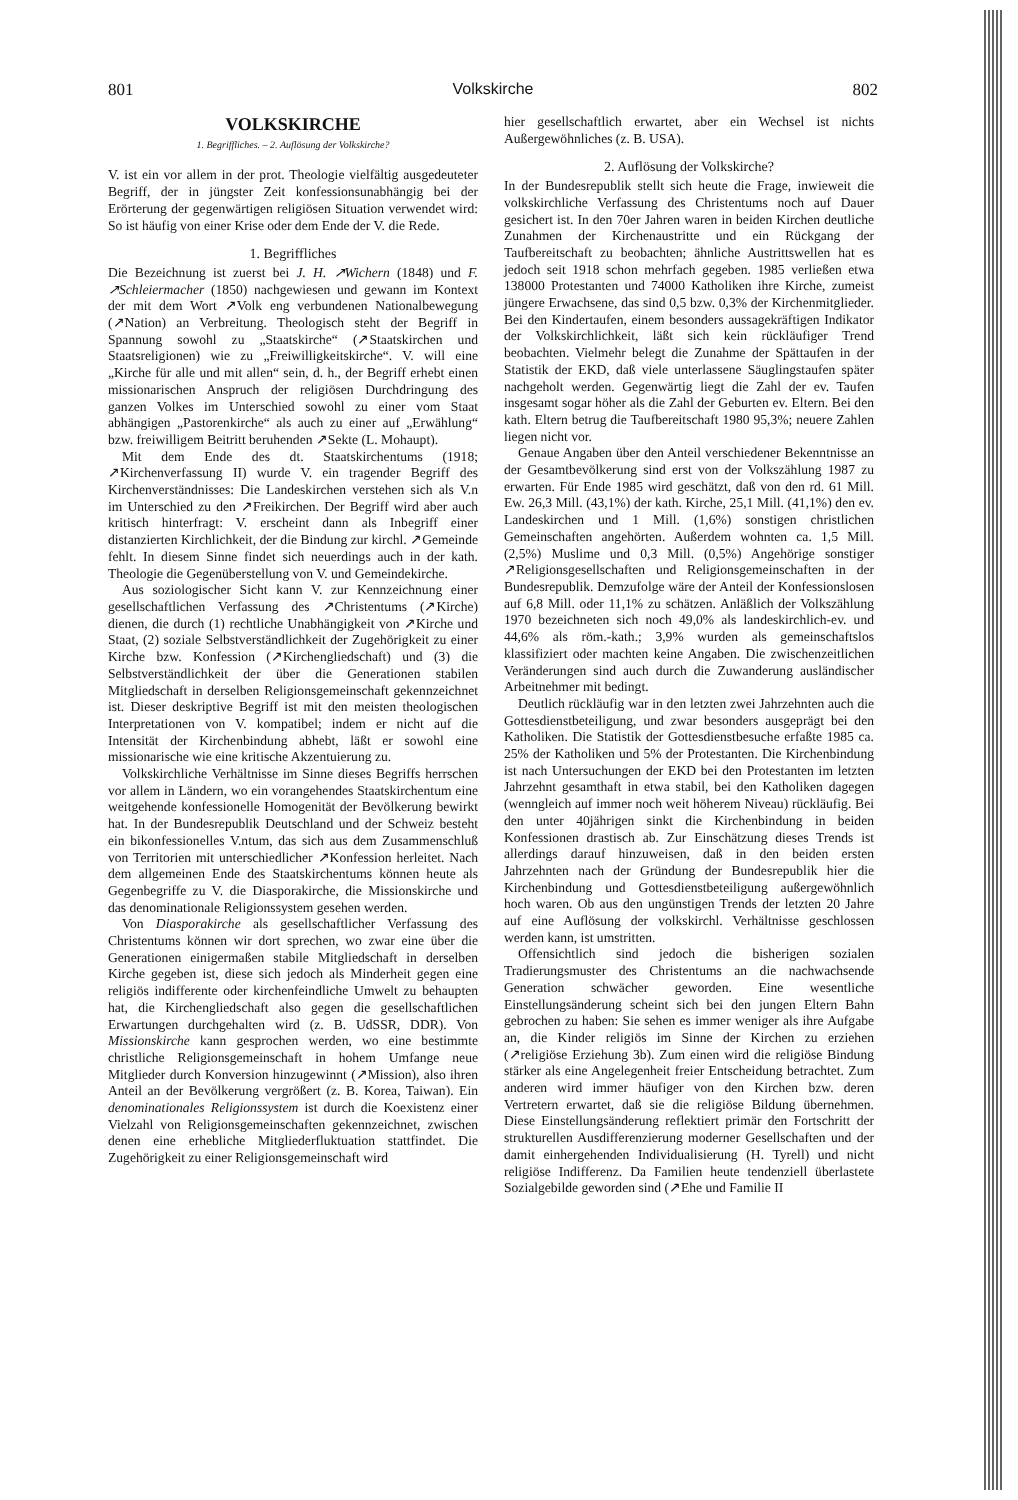801 Volkskirche 802
VOLKSKIRCHE
1. Begriffliches. – 2. Auflösung der Volkskirche?
V. ist ein vor allem in der prot. Theologie vielfältig ausgedeuteter Begriff, der in jüngster Zeit konfessionsunabhängig bei der Erörterung der gegenwärtigen religiösen Situation verwendet wird: So ist häufig von einer Krise oder dem Ende der V. die Rede.
1. Begriffliches
Die Bezeichnung ist zuerst bei J. H. ↗Wichern (1848) und F. ↗Schleiermacher (1850) nachgewiesen und gewann im Kontext der mit dem Wort ↗Volk eng verbundenen Nationalbewegung (↗Nation) an Verbreitung. Theologisch steht der Begriff in Spannung sowohl zu „Staatskirche“ (↗Staatskirchen und Staatsreligionen) wie zu „Freiwilligkeitskirche“. V. will eine „Kirche für alle und mit allen“ sein, d. h., der Begriff erhebt einen missionarischen Anspruch der religiösen Durchdringung des ganzen Volkes im Unterschied sowohl zu einer vom Staat abhängigen „Pastorenkirche“ als auch zu einer auf „Erwählung“ bzw. freiwilligem Beitritt beruhenden ↗Sekte (L. Mohaupt).
Mit dem Ende des dt. Staatskirchentums (1918; ↗Kirchenverfassung II) wurde V. ein tragender Begriff des Kirchenverständnisses: Die Landeskirchen verstehen sich als V.n im Unterschied zu den ↗Freikirchen. Der Begriff wird aber auch kritisch hinterfragt: V. erscheint dann als Inbegriff einer distanzierten Kirchlichkeit, der die Bindung zur kirchl. ↗Gemeinde fehlt. In diesem Sinne findet sich neuerdings auch in der kath. Theologie die Gegenüberstellung von V. und Gemeindekirche.
Aus soziologischer Sicht kann V. zur Kennzeichnung einer gesellschaftlichen Verfassung des ↗Christentums (↗Kirche) dienen, die durch (1) rechtliche Unabhängigkeit von ↗Kirche und Staat, (2) soziale Selbstverständlichkeit der Zugehörigkeit zu einer Kirche bzw. Konfession (↗Kirchengliedschaft) und (3) die Selbstverständlichkeit der über die Generationen stabilen Mitgliedschaft in derselben Religionsgemeinschaft gekennzeichnet ist. Dieser deskriptive Begriff ist mit den meisten theologischen Interpretationen von V. kompatibel; indem er nicht auf die Intensität der Kirchenbindung abhebt, läßt er sowohl eine missionarische wie eine kritische Akzentuierung zu.
Volkskirchliche Verhältnisse im Sinne dieses Begriffs herrschen vor allem in Ländern, wo ein vorangehendes Staatskirchentum eine weitgehende konfessionelle Homogenität der Bevölkerung bewirkt hat. In der Bundesrepublik Deutschland und der Schweiz besteht ein bikonfessionelles V.ntum, das sich aus dem Zusammenschluß von Territorien mit unterschiedlicher ↗Konfession herleitet. Nach dem allgemeinen Ende des Staatskirchentums können heute als Gegenbegriffe zu V. die Diasporakirche, die Missionskirche und das denominationale Religionssystem gesehen werden.
Von Diasporakirche als gesellschaftlicher Verfassung des Christentums können wir dort sprechen, wo zwar eine über die Generationen einigermaßen stabile Mitgliedschaft in derselben Kirche gegeben ist, diese sich jedoch als Minderheit gegen eine religiös indifferente oder kirchenfeindliche Umwelt zu behaupten hat, die Kirchengliedschaft also gegen die gesellschaftlichen Erwartungen durchgehalten wird (z. B. UdSSR, DDR). Von Missionskirche kann gesprochen werden, wo eine bestimmte christliche Religionsgemeinschaft in hohem Umfange neue Mitglieder durch Konversion hinzugewinnt (↗Mission), also ihren Anteil an der Bevölkerung vergrößert (z. B. Korea, Taiwan). Ein denominationales Religionssystem ist durch die Koexistenz einer Vielzahl von Religionsgemeinschaften gekennzeichnet, zwischen denen eine erhebliche Mitgliederfluktuation stattfindet. Die Zugehörigkeit zu einer Religionsgemeinschaft wird
hier gesellschaftlich erwartet, aber ein Wechsel ist nichts Außergewöhnliches (z. B. USA).
2. Auflösung der Volkskirche?
In der Bundesrepublik stellt sich heute die Frage, inwieweit die volkskirchliche Verfassung des Christentums noch auf Dauer gesichert ist. In den 70er Jahren waren in beiden Kirchen deutliche Zunahmen der Kirchenaustritte und ein Rückgang der Taufbereitschaft zu beobachten; ähnliche Austrittswellen hat es jedoch seit 1918 schon mehrfach gegeben. 1985 verließen etwa 138000 Protestanten und 74000 Katholiken ihre Kirche, zumeist jüngere Erwachsene, das sind 0,5 bzw. 0,3% der Kirchenmitglieder. Bei den Kindertaufen, einem besonders aussagekräftigen Indikator der Volkskirchlichkeit, läßt sich kein rückläufiger Trend beobachten. Vielmehr belegt die Zunahme der Spättaufen in der Statistik der EKD, daß viele unterlassene Säuglingstaufen später nachgeholt werden. Gegenwärtig liegt die Zahl der ev. Taufen insgesamt sogar höher als die Zahl der Geburten ev. Eltern. Bei den kath. Eltern betrug die Taufbereitschaft 1980 95,3%; neuere Zahlen liegen nicht vor.
Genaue Angaben über den Anteil verschiedener Bekenntnisse an der Gesamtbevölkerung sind erst von der Volkszählung 1987 zu erwarten. Für Ende 1985 wird geschätzt, daß von den rd. 61 Mill. Ew. 26,3 Mill. (43,1%) der kath. Kirche, 25,1 Mill. (41,1%) den ev. Landeskirchen und 1 Mill. (1,6%) sonstigen christlichen Gemeinschaften angehörten. Außerdem wohnten ca. 1,5 Mill. (2,5%) Muslime und 0,3 Mill. (0,5%) Angehörige sonstiger ↗Religionsgesellschaften und Religionsgemeinschaften in der Bundesrepublik. Demzufolge wäre der Anteil der Konfessionslosen auf 6,8 Mill. oder 11,1% zu schätzen. Anläßlich der Volkszählung 1970 bezeichneten sich noch 49,0% als landeskirchlich-ev. und 44,6% als röm.-kath.; 3,9% wurden als gemeinschaftslos klassifiziert oder machten keine Angaben. Die zwischenzeitlichen Veränderungen sind auch durch die Zuwanderung ausländischer Arbeitnehmer mit bedingt.
Deutlich rückläufig war in den letzten zwei Jahrzehnten auch die Gottesdienstbeteiligung, und zwar besonders ausgeprägt bei den Katholiken. Die Statistik der Gottesdienstbesuche erfaßte 1985 ca. 25% der Katholiken und 5% der Protestanten. Die Kirchenbindung ist nach Untersuchungen der EKD bei den Protestanten im letzten Jahrzehnt gesamthaft in etwa stabil, bei den Katholiken dagegen (wenngleich auf immer noch weit höherem Niveau) rückläufig. Bei den unter 40jährigen sinkt die Kirchenbindung in beiden Konfessionen drastisch ab. Zur Einschätzung dieses Trends ist allerdings darauf hinzuweisen, daß in den beiden ersten Jahrzehnten nach der Gründung der Bundesrepublik hier die Kirchenbindung und Gottesdienstbeteiligung außergewöhnlich hoch waren. Ob aus den ungünstigen Trends der letzten 20 Jahre auf eine Auflösung der volkskirchl. Verhältnisse geschlossen werden kann, ist umstritten.
Offensichtlich sind jedoch die bisherigen sozialen Tradierungsmuster des Christentums an die nachwachsende Generation schwächer geworden. Eine wesentliche Einstellungsänderung scheint sich bei den jungen Eltern Bahn gebrochen zu haben: Sie sehen es immer weniger als ihre Aufgabe an, die Kinder religiös im Sinne der Kirchen zu erziehen (↗religiöse Erziehung 3b). Zum einen wird die religiöse Bindung stärker als eine Angelegenheit freier Entscheidung betrachtet. Zum anderen wird immer häufiger von den Kirchen bzw. deren Vertretern erwartet, daß sie die religiöse Bildung übernehmen. Diese Einstellungsänderung reflektiert primär den Fortschritt der strukturellen Ausdifferenzierung moderner Gesellschaften und der damit einhergehenden Individualisierung (H. Tyrell) und nicht religiöse Indifferenz. Da Familien heute tendenziell überlastete Sozialgebilde geworden sind (↗Ehe und Familie II